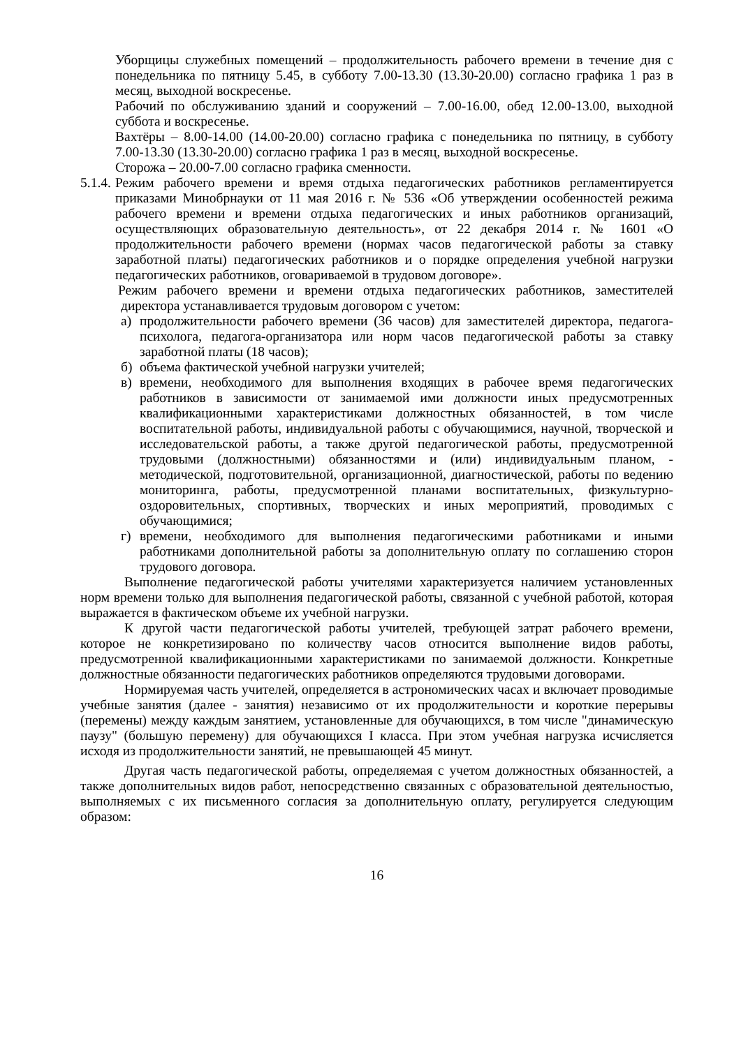Уборщицы служебных помещений – продолжительность рабочего времени в течение дня с понедельника по пятницу 5.45, в субботу 7.00-13.30 (13.30-20.00) согласно графика 1 раз в месяц, выходной воскресенье.
Рабочий по обслуживанию зданий и сооружений – 7.00-16.00, обед 12.00-13.00, выходной суббота и воскресенье.
Вахтёры – 8.00-14.00 (14.00-20.00) согласно графика с понедельника по пятницу, в субботу 7.00-13.30 (13.30-20.00) согласно графика 1 раз в месяц, выходной воскресенье.
Сторожа – 20.00-7.00 согласно графика сменности.
5.1.4.
Режим рабочего времени и время отдыха педагогических работников регламентируется приказами Минобрнауки от 11 мая 2016 г. № 536 «Об утверждении особенностей режима рабочего времени и времени отдыха педагогических и иных работников организаций, осуществляющих образовательную деятельность», от 22 декабря 2014 г. № 1601 «О продолжительности рабочего времени (нормах часов педагогической работы за ставку заработной платы) педагогических работников и о порядке определения учебной нагрузки педагогических работников, оговариваемой в трудовом договоре».
Режим рабочего времени и времени отдыха педагогических работников, заместителей директора устанавливается трудовым договором с учетом:
а) продолжительности рабочего времени (36 часов) для заместителей директора, педагога-психолога, педагога-организатора или норм часов педагогической работы за ставку заработной платы (18 часов);
б) объема фактической учебной нагрузки учителей;
в) времени, необходимого для выполнения входящих в рабочее время педагогических работников в зависимости от занимаемой ими должности иных предусмотренных квалификационными характеристиками должностных обязанностей, в том числе воспитательной работы, индивидуальной работы с обучающимися, научной, творческой и исследовательской работы, а также другой педагогической работы, предусмотренной трудовыми (должностными) обязанностями и (или) индивидуальным планом, - методической, подготовительной, организационной, диагностической, работы по ведению мониторинга, работы, предусмотренной планами воспитательных, физкультурно-оздоровительных, спортивных, творческих и иных мероприятий, проводимых с обучающимися;
г) времени, необходимого для выполнения педагогическими работниками и иными работниками дополнительной работы за дополнительную оплату по соглашению сторон трудового договора.
Выполнение педагогической работы учителями характеризуется наличием установленных норм времени только для выполнения педагогической работы, связанной с учебной работой, которая выражается в фактическом объеме их учебной нагрузки.
К другой части педагогической работы учителей, требующей затрат рабочего времени, которое не конкретизировано по количеству часов относится выполнение видов работы, предусмотренной квалификационными характеристиками по занимаемой должности. Конкретные должностные обязанности педагогических работников определяются трудовыми договорами.
Нормируемая часть учителей, определяется в астрономических часах и включает проводимые учебные занятия (далее - занятия) независимо от их продолжительности и короткие перерывы (перемены) между каждым занятием, установленные для обучающихся, в том числе "динамическую паузу" (большую перемену) для обучающихся I класса. При этом учебная нагрузка исчисляется исходя из продолжительности занятий, не превышающей 45 минут.
Другая часть педагогической работы, определяемая с учетом должностных обязанностей, а также дополнительных видов работ, непосредственно связанных с образовательной деятельностью, выполняемых с их письменного согласия за дополнительную оплату, регулируется следующим образом:
16